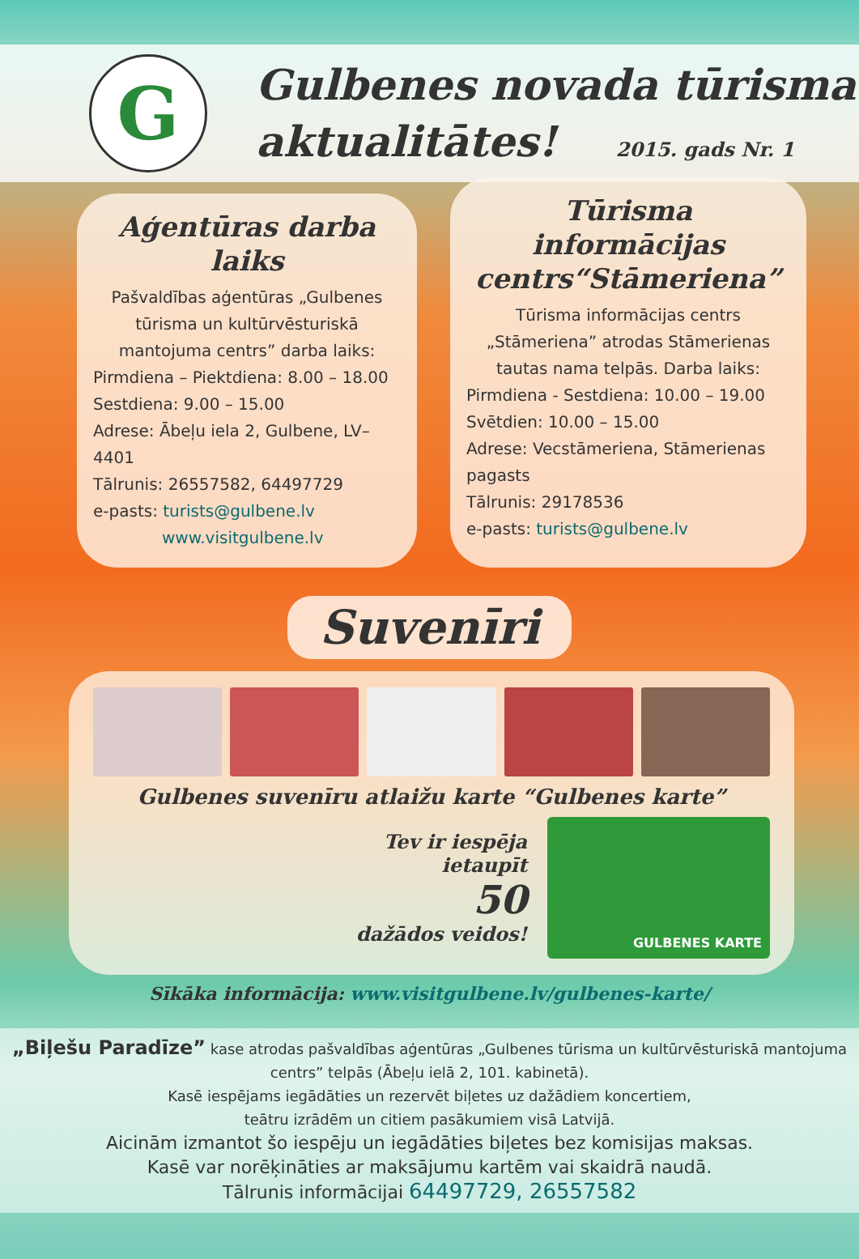G
Gulbenes novada tūrisma
aktualitātes!
2015. gads Nr. 1
Aģentūras darba laiks
Pašvaldības aģentūras „Gulbenes tūrisma un kultūrvēsturiskā mantojuma centrs” darba laiks:
Pirmdiena – Piektdiena: 8.00 – 18.00
Sestdiena: 9.00 – 15.00
Adrese: Ābeļu iela 2, Gulbene, LV–4401
Tālrunis: 26557582, 64497729
e-pasts: turists@gulbene.lv
www.visitgulbene.lv
Tūrisma informācijas centrs“Stāmeriena”
Tūrisma informācijas centrs „Stāmeriena” atrodas Stāmerienas tautas nama telpās. Darba laiks:
Pirmdiena - Sestdiena: 10.00 – 19.00
Svētdien: 10.00 – 15.00
Adrese: Vecstāmeriena, Stāmerienas pagasts
Tālrunis: 29178536
e-pasts: turists@gulbene.lv
Suvenīri
Gulbenes suvenīru atlaižu karte “Gulbenes karte”
Tev ir iespēja
ietaupīt
50
dažādos veidos!
GULBENES KARTE
Sīkāka informācija: www.visitgulbene.lv/gulbenes-karte/
„Biļešu Paradīze” kase atrodas pašvaldības aģentūras „Gulbenes tūrisma un kultūrvēsturiskā mantojuma centrs” telpās (Ābeļu ielā 2, 101. kabinetā).
Kasē iespējams iegādāties un rezervēt biļetes uz dažādiem koncertiem,
teātru izrādēm un citiem pasākumiem visā Latvijā.
Aicinām izmantot šo iespēju un iegādāties biļetes bez komisijas maksas.
Kasē var norēķināties ar maksājumu kartēm vai skaidrā naudā.
Tālrunis informācijai 64497729, 26557582